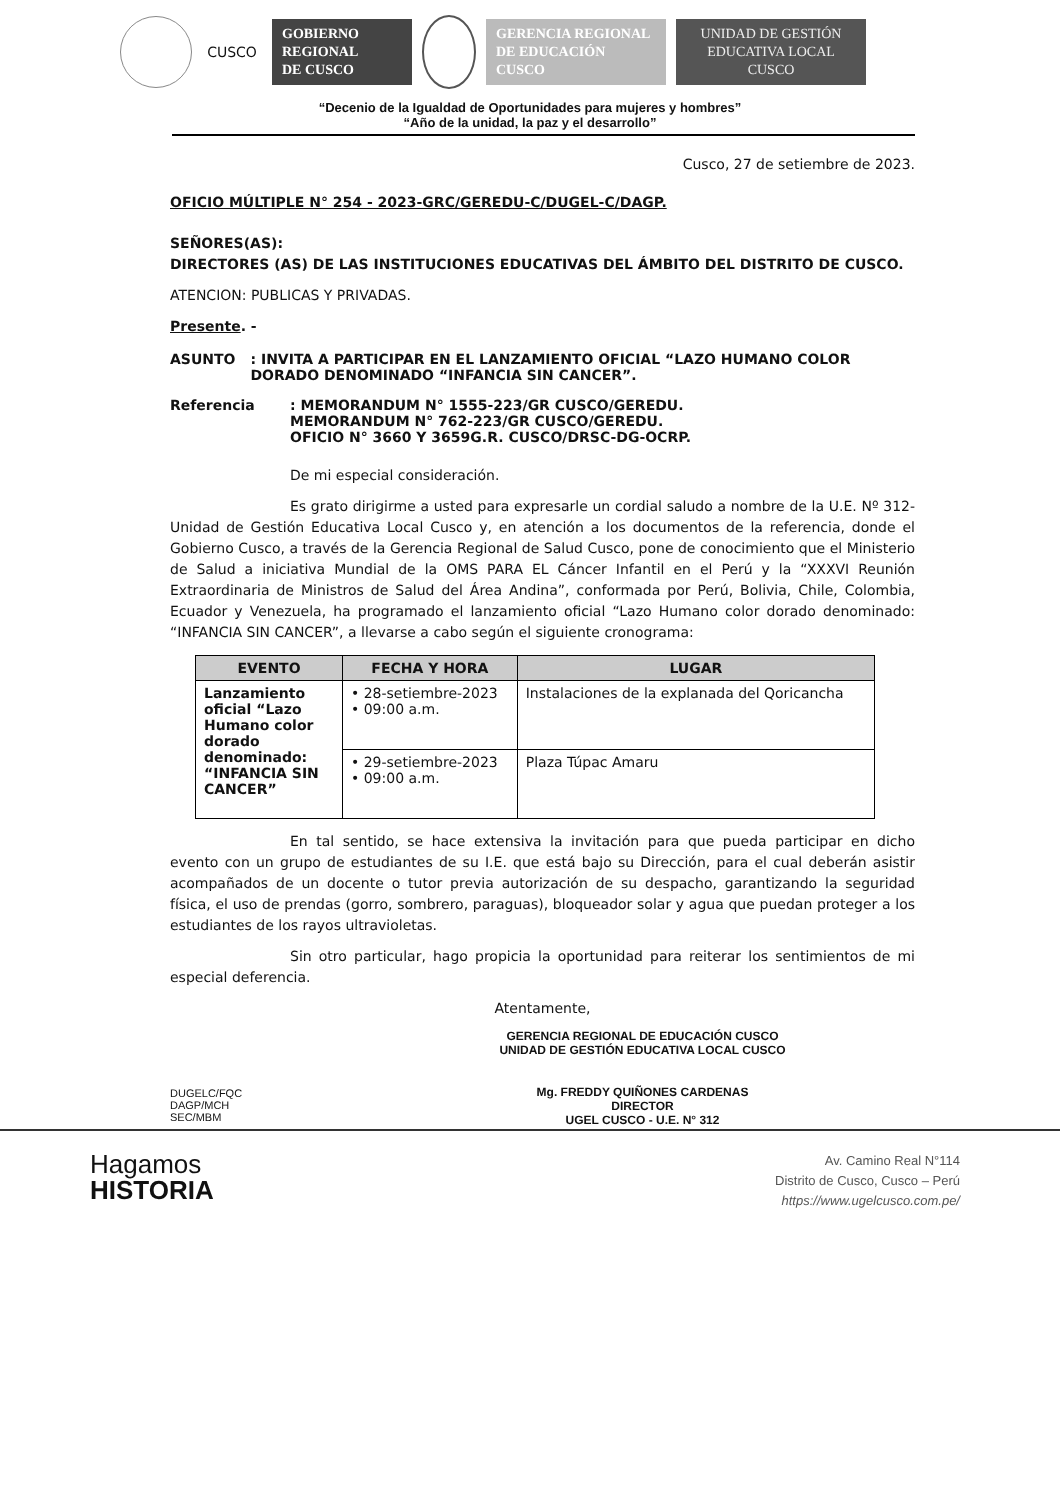CUSCO
GOBIERNO
REGIONAL
DE CUSCO
GERENCIA REGIONAL
DE EDUCACIÓN
CUSCO
UNIDAD DE GESTIÓN
EDUCATIVA LOCAL
CUSCO
“Decenio de la Igualdad de Oportunidades para mujeres y hombres”
“Año de la unidad, la paz y el desarrollo”
Cusco, 27 de setiembre de 2023.
OFICIO MÚLTIPLE N° 254 - 2023-GRC/GEREDU-C/DUGEL-C/DAGP.
SEÑORES(AS):
DIRECTORES (AS) DE LAS INSTITUCIONES EDUCATIVAS DEL ÁMBITO DEL DISTRITO DE CUSCO.
ATENCION: PUBLICAS Y PRIVADAS.
Presente. -
ASUNTO : INVITA A PARTICIPAR EN EL LANZAMIENTO OFICIAL “LAZO HUMANO COLOR DORADO DENOMINADO “INFANCIA SIN CANCER”.
Referencia : MEMORANDUM N° 1555-223/GR CUSCO/GEREDU.
MEMORANDUM N° 762-223/GR CUSCO/GEREDU.
OFICIO N° 3660 Y 3659G.R. CUSCO/DRSC-DG-OCRP.
De mi especial consideración.
Es grato dirigirme a usted para expresarle un cordial saludo a nombre de la U.E. Nº 312-Unidad de Gestión Educativa Local Cusco y, en atención a los documentos de la referencia, donde el Gobierno Cusco, a través de la Gerencia Regional de Salud Cusco, pone de conocimiento que el Ministerio de Salud a iniciativa Mundial de la OMS PARA EL Cáncer Infantil en el Perú y la “XXXVI Reunión Extraordinaria de Ministros de Salud del Área Andina”, conformada por Perú, Bolivia, Chile, Colombia, Ecuador y Venezuela, ha programado el lanzamiento oficial “Lazo Humano color dorado denominado: “INFANCIA SIN CANCER”, a llevarse a cabo según el siguiente cronograma:
| EVENTO | FECHA Y HORA | LUGAR |
| --- | --- | --- |
| Lanzamiento oficial “Lazo Humano color dorado denominado: “INFANCIA SIN CANCER” | • 28-setiembre-2023 • 09:00 a.m. | Instalaciones de la explanada del Qoricancha |
| | • 29-setiembre-2023 • 09:00 a.m. | Plaza Túpac Amaru |
En tal sentido, se hace extensiva la invitación para que pueda participar en dicho evento con un grupo de estudiantes de su I.E. que está bajo su Dirección, para el cual deberán asistir acompañados de un docente o tutor previa autorización de su despacho, garantizando la seguridad física, el uso de prendas (gorro, sombrero, paraguas), bloqueador solar y agua que puedan proteger a los estudiantes de los rayos ultravioletas.
Sin otro particular, hago propicia la oportunidad para reiterar los sentimientos de mi especial deferencia.
Atentamente,
GERENCIA REGIONAL DE EDUCACIÓN CUSCO
UNIDAD DE GESTIÓN EDUCATIVA LOCAL CUSCO
Mg. FREDDY QUIÑONES CARDENAS
DIRECTOR
UGEL CUSCO - U.E. N° 312
DUGELC/FQC
DAGP/MCH
SEC/MBM
Hagamos
HISTORIA
Av. Camino Real N°114
Distrito de Cusco, Cusco – Perú
https://www.ugelcusco.com.pe/